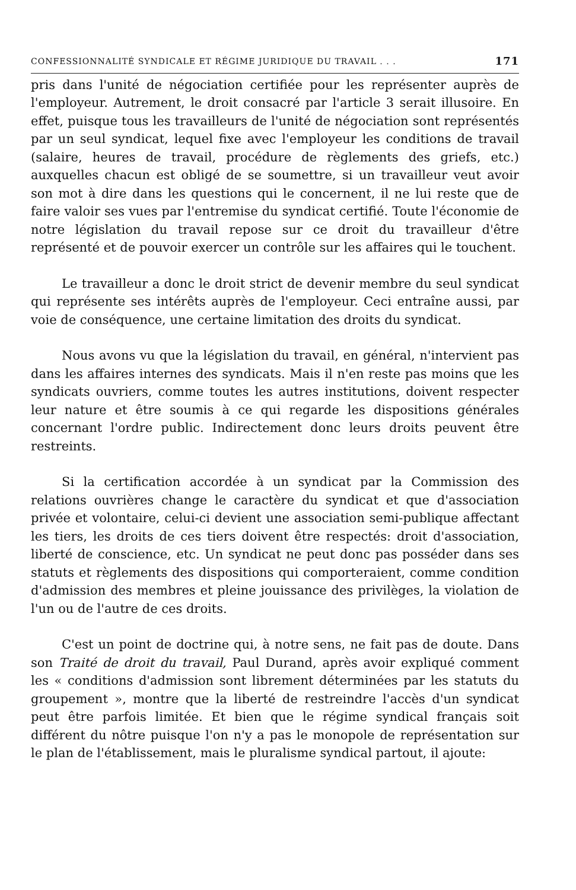CONFESSIONNALITÉ SYNDICALE ET RÉGIME JURIDIQUE DU TRAVAIL . . . 171
pris dans l'unité de négociation certifiée pour les représenter auprès de l'employeur. Autrement, le droit consacré par l'article 3 serait illusoire. En effet, puisque tous les travailleurs de l'unité de négociation sont représentés par un seul syndicat, lequel fixe avec l'employeur les conditions de travail (salaire, heures de travail, procédure de règlements des griefs, etc.) auxquelles chacun est obligé de se soumettre, si un travailleur veut avoir son mot à dire dans les questions qui le concernent, il ne lui reste que de faire valoir ses vues par l'entremise du syndicat certifié. Toute l'économie de notre législation du travail repose sur ce droit du travailleur d'être représenté et de pouvoir exercer un contrôle sur les affaires qui le touchent.
Le travailleur a donc le droit strict de devenir membre du seul syndicat qui représente ses intérêts auprès de l'employeur. Ceci entraîne aussi, par voie de conséquence, une certaine limitation des droits du syndicat.
Nous avons vu que la législation du travail, en général, n'intervient pas dans les affaires internes des syndicats. Mais il n'en reste pas moins que les syndicats ouvriers, comme toutes les autres institutions, doivent respecter leur nature et être soumis à ce qui regarde les dispositions générales concernant l'ordre public. Indirectement donc leurs droits peuvent être restreints.
Si la certification accordée à un syndicat par la Commission des relations ouvrières change le caractère du syndicat et que d'association privée et volontaire, celui-ci devient une association semi-publique affectant les tiers, les droits de ces tiers doivent être respectés: droit d'association, liberté de conscience, etc. Un syndicat ne peut donc pas posséder dans ses statuts et règlements des dispositions qui comporteraient, comme condition d'admission des membres et pleine jouissance des privilèges, la violation de l'un ou de l'autre de ces droits.
C'est un point de doctrine qui, à notre sens, ne fait pas de doute. Dans son Traité de droit du travail, Paul Durand, après avoir expliqué comment les « conditions d'admission sont librement déterminées par les statuts du groupement », montre que la liberté de restreindre l'accès d'un syndicat peut être parfois limitée. Et bien que le régime syndical français soit différent du nôtre puisque l'on n'y a pas le monopole de représentation sur le plan de l'établissement, mais le pluralisme syndical partout, il ajoute: